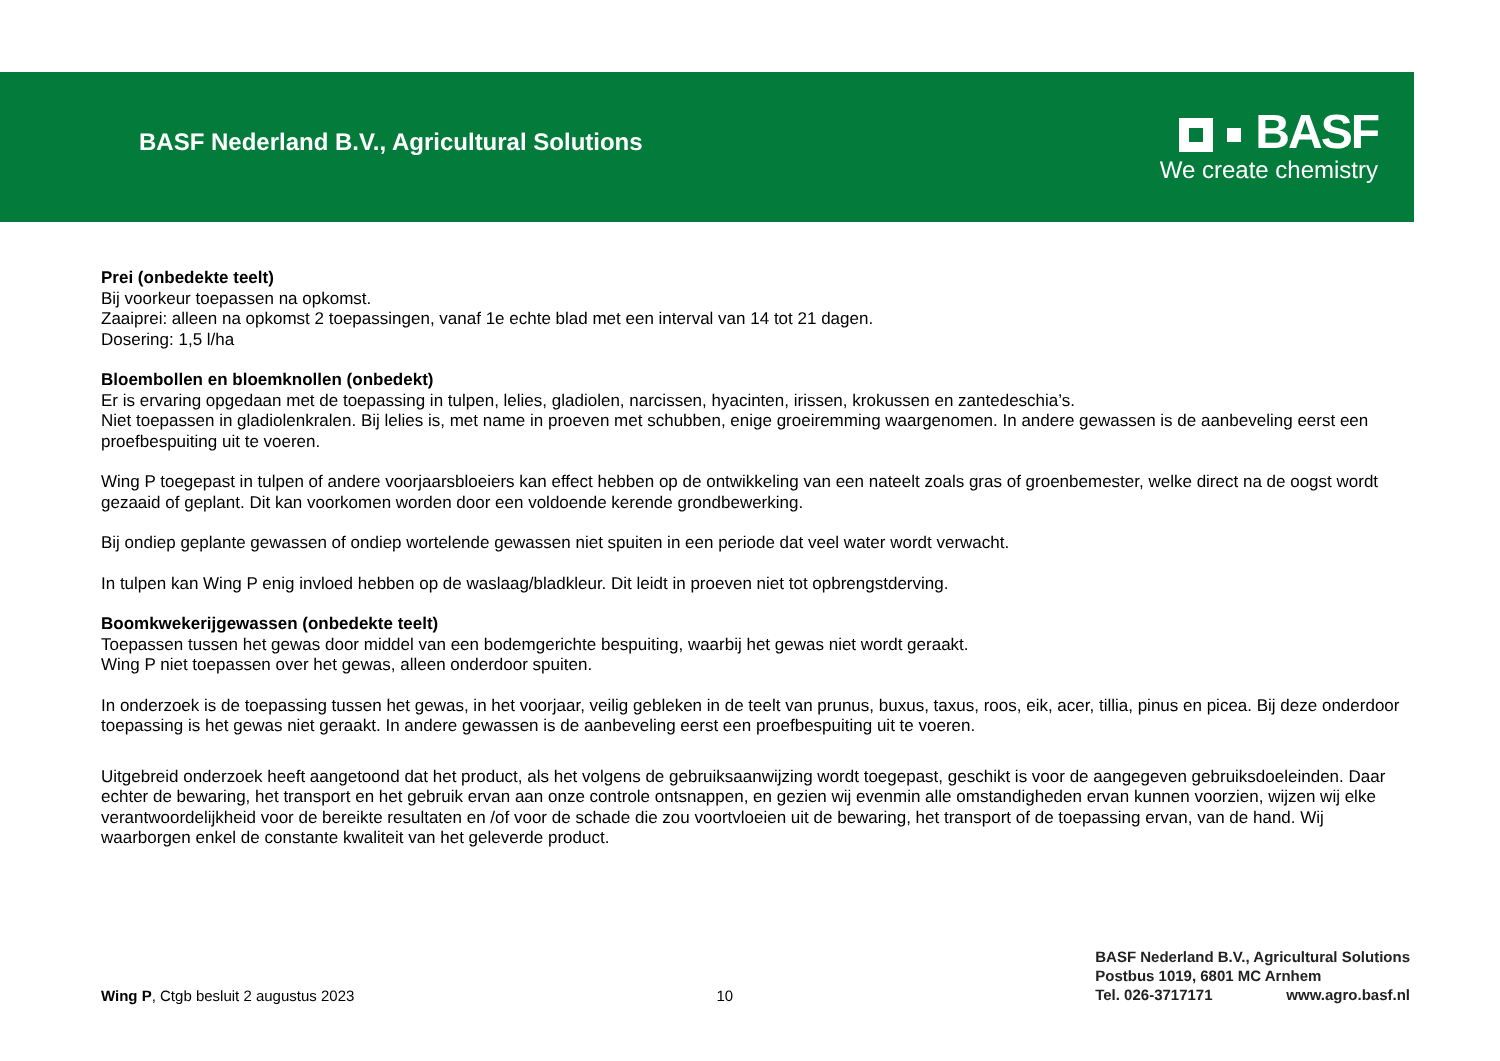BASF Nederland B.V., Agricultural Solutions
BASF
We create chemistry
Prei (onbedekte teelt)
Bij voorkeur toepassen na opkomst.
Zaaiprei: alleen na opkomst 2 toepassingen, vanaf 1e echte blad met een interval van 14 tot 21 dagen.
Dosering: 1,5 l/ha
Bloembollen en bloemknollen (onbedekt)
Er is ervaring opgedaan met de toepassing in tulpen, lelies, gladiolen, narcissen, hyacinten, irissen, krokussen en zantedeschia’s.
Niet toepassen in gladiolenkralen. Bij lelies is, met name in proeven met schubben, enige groeiremming waargenomen. In andere gewassen is de aanbeveling eerst een proefbespuiting uit te voeren.
Wing P toegepast in tulpen of andere voorjaarsbloeiers kan effect hebben op de ontwikkeling van een nateelt zoals gras of groenbemester, welke direct na de oogst wordt gezaaid of geplant. Dit kan voorkomen worden door een voldoende kerende grondbewerking.
Bij ondiep geplante gewassen of ondiep wortelende gewassen niet spuiten in een periode dat veel water wordt verwacht.
In tulpen kan Wing P enig invloed hebben op de waslaag/bladkleur. Dit leidt in proeven niet tot opbrengstderving.
Boomkwekerijgewassen (onbedekte teelt)
Toepassen tussen het gewas door middel van een bodemgerichte bespuiting, waarbij het gewas niet wordt geraakt.
Wing P niet toepassen over het gewas, alleen onderdoor spuiten.
In onderzoek is de toepassing tussen het gewas, in het voorjaar, veilig gebleken in de teelt van prunus, buxus, taxus, roos, eik, acer, tillia, pinus en picea. Bij deze onderdoor toepassing is het gewas niet geraakt. In andere gewassen is de aanbeveling eerst een proefbespuiting uit te voeren.
Uitgebreid onderzoek heeft aangetoond dat het product, als het volgens de gebruiksaanwijzing wordt toegepast, geschikt is voor de aangegeven gebruiksdoeleinden. Daar echter de bewaring, het transport en het gebruik ervan aan onze controle ontsnappen, en gezien wij evenmin alle omstandigheden ervan kunnen voorzien, wijzen wij elke verantwoordelijkheid voor de bereikte resultaten en /of voor de schade die zou voortvloeien uit de bewaring, het transport of de toepassing ervan, van de hand. Wij waarborgen enkel de constante kwaliteit van het geleverde product.
Wing P, Ctgb besluit 2 augustus 2023
10
BASF Nederland B.V., Agricultural Solutions
Postbus 1019, 6801 MC Arnhem
Tel. 026-3717171 www.agro.basf.nl